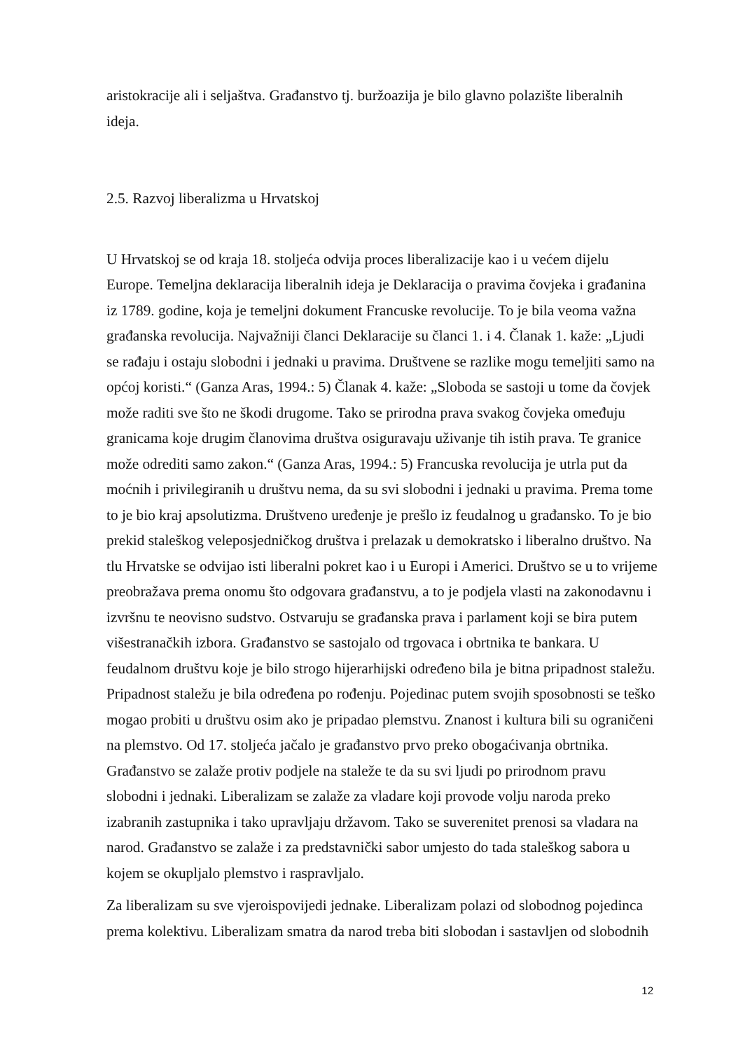aristokracije ali i seljaštva. Građanstvo tj. buržoazija je bilo glavno polazište liberalnih ideja.
2.5. Razvoj liberalizma u Hrvatskoj
U Hrvatskoj se od kraja 18. stoljeća odvija proces liberalizacije kao i u većem dijelu Europe. Temeljna deklaracija liberalnih ideja je Deklaracija o pravima čovjeka i građanina iz 1789. godine, koja je temeljni dokument Francuske revolucije. To je bila veoma važna građanska revolucija. Najvažniji članci Deklaracije su članci 1. i 4. Članak 1. kaže: „Ljudi se rađaju i ostaju slobodni i jednaki u pravima. Društvene se razlike mogu temeljiti samo na općoj koristi.“ (Ganza Aras, 1994.: 5) Članak 4. kaže: „Sloboda se sastoji u tome da čovjek može raditi sve što ne škodi drugome. Tako se prirodna prava svakog čovjeka omeđuju granicama koje drugim članovima društva osiguravaju uživanje tih istih prava. Te granice može odrediti samo zakon.“ (Ganza Aras, 1994.: 5) Francuska revolucija je utrla put da moćnih i privilegiranih u društvu nema, da su svi slobodni i jednaki u pravima. Prema tome to je bio kraj apsolutizma. Društveno uređenje je prešlo iz feudalnog u građansko. To je bio prekid staleškog veleposjedničkog društva i prelazak u demokratsko i liberalno društvo. Na tlu Hrvatske se odvijao isti liberalni pokret kao i u Europi i Americi. Društvo se u to vrijeme preobražava prema onomu što odgovara građanstvu, a to je podjela vlasti na zakonodavnu i izvršnu te neovisno sudstvo. Ostvaruju se građanska prava i parlament koji se bira putem višestranačkih izbora. Građanstvo se sastojalo od trgovaca i obrtnika te bankara. U feudalnom društvu koje je bilo strogo hijerarhijski određeno bila je bitna pripadnost staležu. Pripadnost staležu je bila određena po rođenju. Pojedinac putem svojih sposobnosti se teško mogao probiti u društvu osim ako je pripadao plemstvu. Znanost i kultura bili su ograničeni na plemstvo. Od 17. stoljeća jačalo je građanstvo prvo preko obogaćivanja obrtnika. Građanstvo se zalaže protiv podjele na staleže te da su svi ljudi po prirodnom pravu slobodni i jednaki. Liberalizam se zalaže za vladare koji provode volju naroda preko izabranih zastupnika i tako upravljaju državom. Tako se suverenitet prenosi sa vladara na narod. Građanstvo se zalaže i za predstavnički sabor umjesto do tada staleškog sabora u kojem se okupljalo plemstvo i raspravljalo.
Za liberalizam su sve vjeroispovijedi jednake. Liberalizam polazi od slobodnog pojedinca prema kolektivu. Liberalizam smatra da narod treba biti slobodan i sastavljen od slobodnih
12